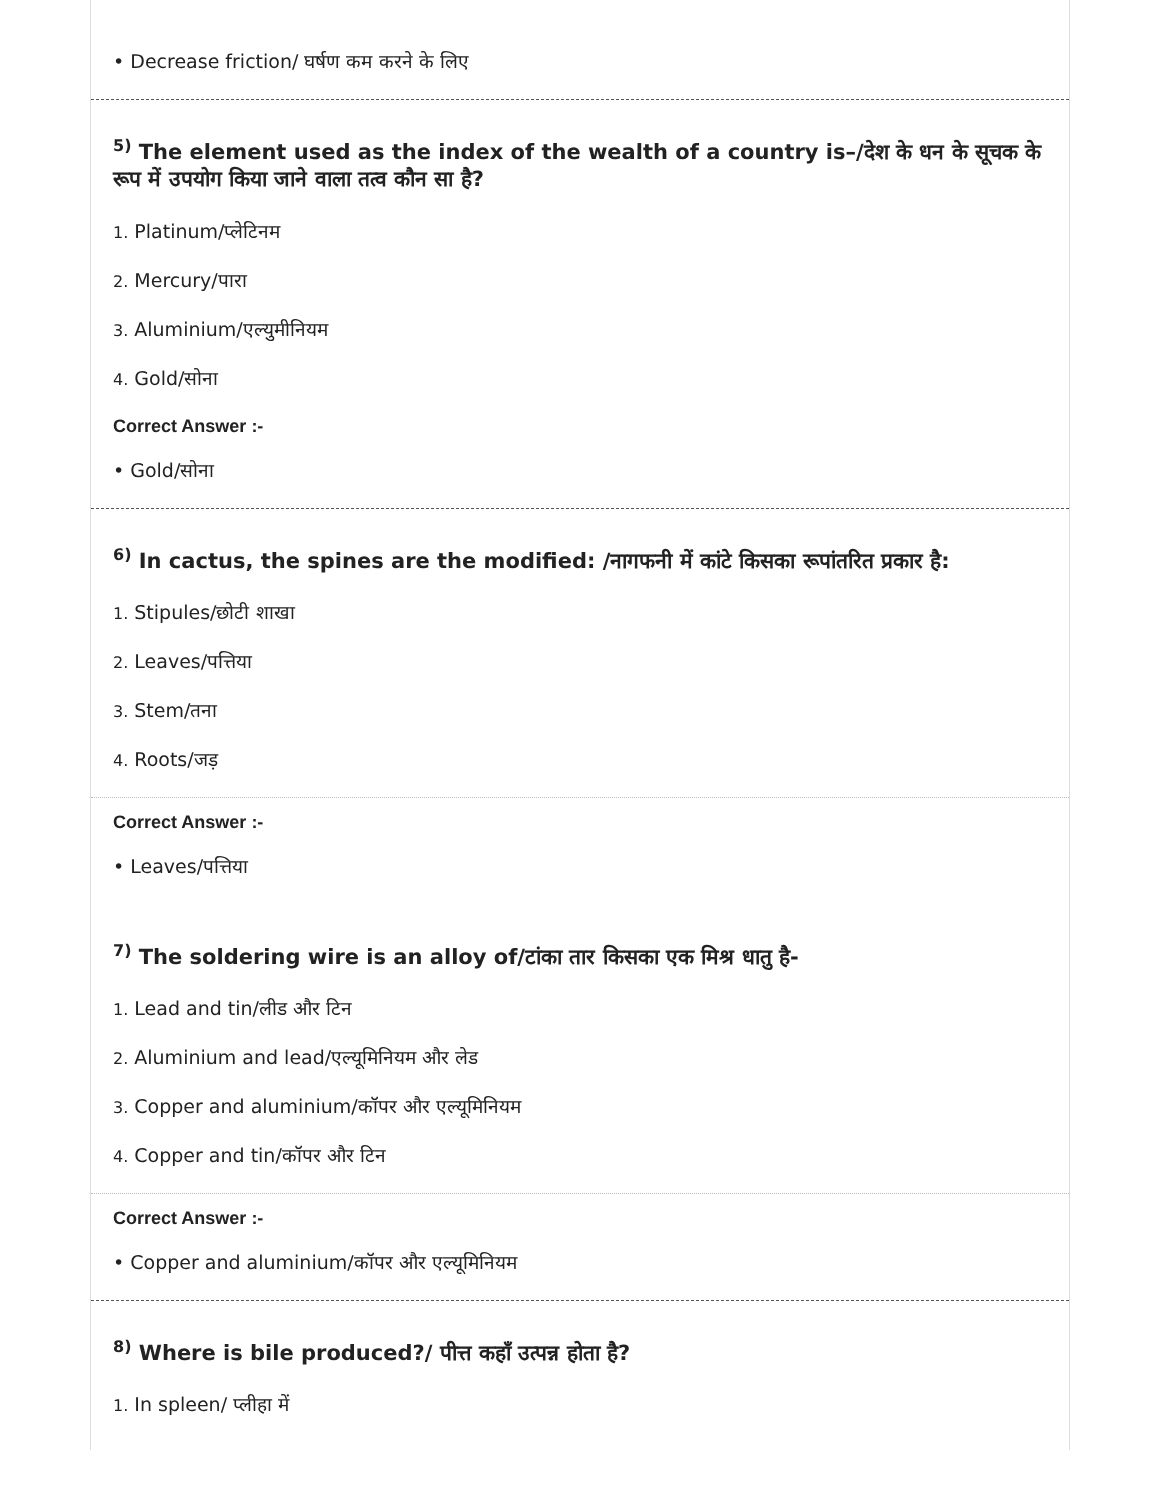• Decrease friction/ घर्षण कम करने के लिए
<sup>5)</sup> The element used as the index of the wealth of a country is–/देश के धन के सूचक के रूप में उपयोग किया जाने वाला तत्व कौन सा है?
1. Platinum/प्लेटिनम
2. Mercury/पारा
3. Aluminium/एल्युमीनियम
4. Gold/सोना
Correct Answer :-
• Gold/सोना
<sup>6)</sup> In cactus, the spines are the modified: /नागफनी में कांटे किसका रूपांतरित प्रकार है:
1. Stipules/छोटी शाखा
2. Leaves/पत्तिया
3. Stem/तना
4. Roots/जड़
Correct Answer :-
• Leaves/पत्तिया
<sup>7)</sup> The soldering wire is an alloy of/टांका तार किसका एक मिश्र धातु है-
1. Lead and tin/लीड और टिन
2. Aluminium and lead/एल्यूमिनियम और लेड
3. Copper and aluminium/कॉपर और एल्यूमिनियम
4. Copper and tin/कॉपर और टिन
Correct Answer :-
• Copper and aluminium/कॉपर और एल्यूमिनियम
<sup>8)</sup> Where is bile produced?/ पीत्त कहाँ उत्पन्न होता है?
1. In spleen/ प्लीहा में